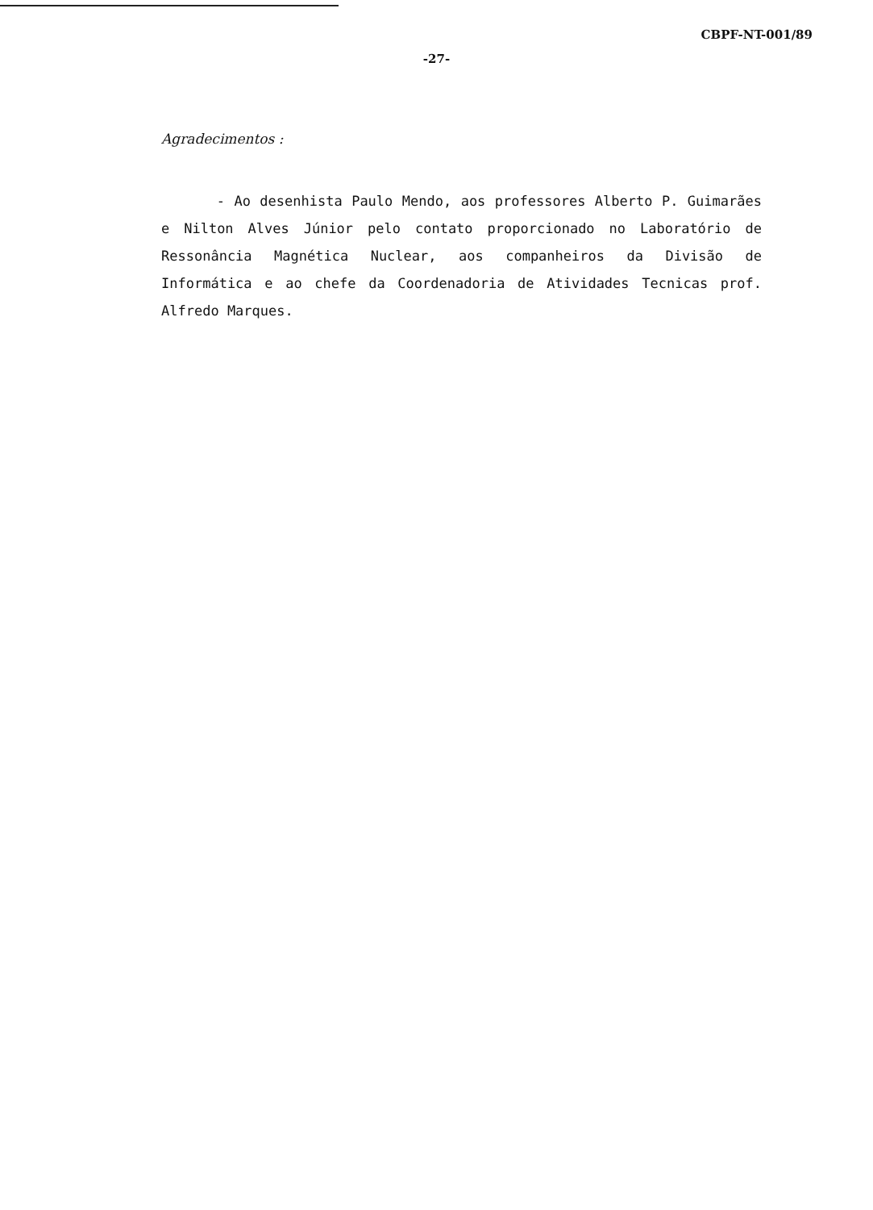CBPF-NT-001/89
-27-
Agradecimentos :
- Ao desenhista Paulo Mendo, aos professores Alberto P. Guimarães e Nilton Alves Júnior pelo contato proporcionado no Laboratório de Ressonância Magnética Nuclear, aos companheiros da Divisão de Informática e ao chefe da Coordenadoria de Atividades Tecnicas prof. Alfredo Marques.